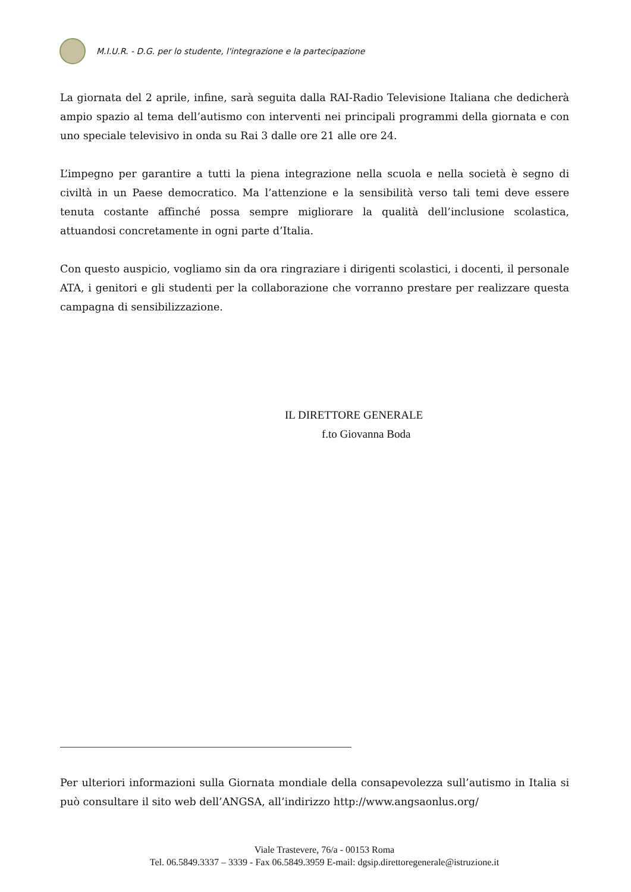M.I.U.R. - D.G. per lo studente, l'integrazione e la partecipazione
La giornata del 2 aprile, infine, sarà seguita dalla RAI-Radio Televisione Italiana che dedicherà ampio spazio al tema dell’autismo con interventi nei principali programmi della giornata e con uno speciale televisivo in onda su Rai 3 dalle ore 21 alle ore 24.
L’impegno per garantire a tutti la piena integrazione nella scuola e nella società è segno di civiltà in un Paese democratico. Ma l’attenzione e la sensibilità verso tali temi deve essere tenuta costante affinché possa sempre migliorare la qualità dell’inclusione scolastica, attuandosi concretamente in ogni parte d’Italia.
Con questo auspicio, vogliamo sin da ora ringraziare i dirigenti scolastici, i docenti, il personale ATA, i genitori e gli studenti per la collaborazione che vorranno prestare per realizzare questa campagna di sensibilizzazione.
IL DIRETTORE GENERALE
f.to Giovanna Boda
Per ulteriori informazioni sulla Giornata mondiale della consapevolezza sull’autismo in Italia si può consultare il sito web dell’ANGSA, all’indirizzo http://www.angsaonlus.org/
Viale Trastevere, 76/a - 00153 Roma
Tel. 06.5849.3337 – 3339 - Fax 06.5849.3959 E-mail: dgsip.direttoregenerale@istruzione.it